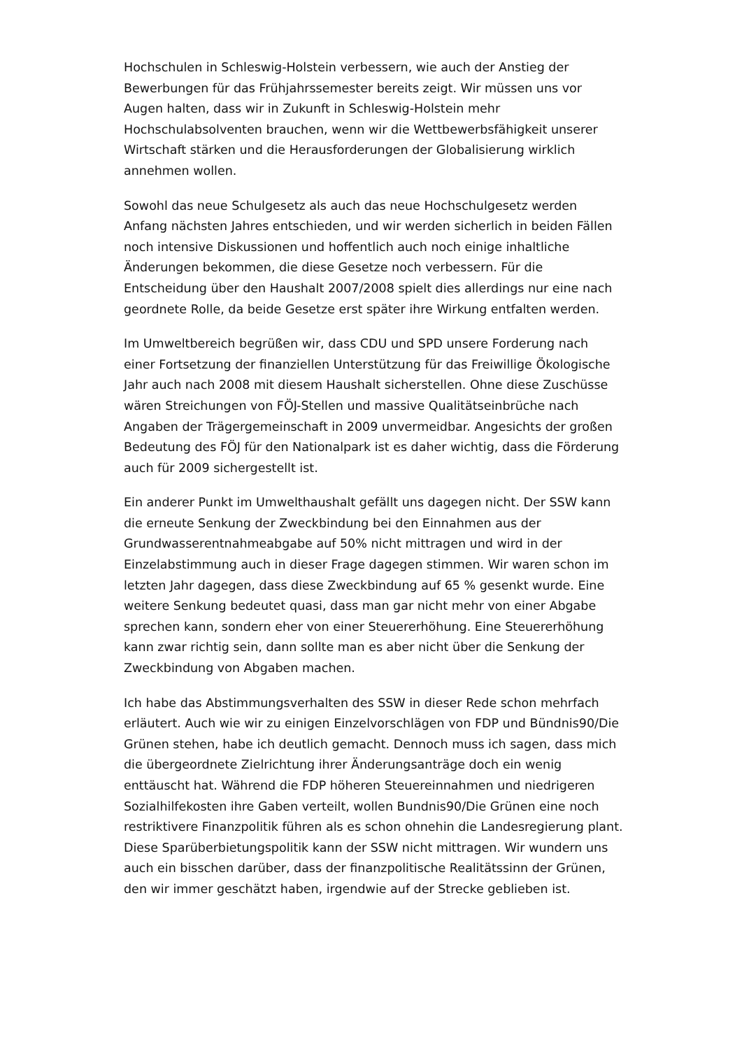Hochschulen in Schleswig-Holstein verbessern, wie auch der Anstieg der Bewerbungen für das Frühjahrssemester bereits zeigt. Wir müssen uns vor Augen halten, dass wir in Zukunft in Schleswig-Holstein mehr Hochschulabsolventen brauchen, wenn wir die Wettbewerbsfähigkeit unserer Wirtschaft stärken und die Herausforderungen der Globalisierung wirklich annehmen wollen.
Sowohl das neue Schulgesetz als auch das neue Hochschulgesetz werden Anfang nächsten Jahres entschieden, und wir werden sicherlich in beiden Fällen noch intensive Diskussionen und hoffentlich auch noch einige inhaltliche Änderungen bekommen, die diese Gesetze noch verbessern. Für die Entscheidung über den Haushalt 2007/2008 spielt dies allerdings nur eine nach geordnete Rolle, da beide Gesetze erst später ihre Wirkung entfalten werden.
Im Umweltbereich begrüßen wir, dass CDU und SPD unsere Forderung nach einer Fortsetzung der finanziellen Unterstützung für das Freiwillige Ökologische Jahr auch nach 2008 mit diesem Haushalt sicherstellen. Ohne diese Zuschüsse wären Streichungen von FÖJ-Stellen und massive Qualitätseinbrüche nach Angaben der Trägergemeinschaft in 2009 unvermeidbar. Angesichts der großen Bedeutung des FÖJ für den Nationalpark ist es daher wichtig, dass die Förderung auch für 2009 sichergestellt ist.
Ein anderer Punkt im Umwelthaushalt gefällt uns dagegen nicht. Der SSW kann die erneute Senkung der Zweckbindung bei den Einnahmen aus der Grundwasserentnahmeabgabe auf 50% nicht mittragen und wird in der Einzelabstimmung auch in dieser Frage dagegen stimmen. Wir waren schon im letzten Jahr dagegen, dass diese Zweckbindung auf 65 % gesenkt wurde. Eine weitere Senkung bedeutet quasi, dass man gar nicht mehr von einer Abgabe sprechen kann, sondern eher von einer Steuererhöhung. Eine Steuererhöhung kann zwar richtig sein, dann sollte man es aber nicht über die Senkung der Zweckbindung von Abgaben machen.
Ich habe das Abstimmungsverhalten des SSW in dieser Rede schon mehrfach erläutert. Auch wie wir zu einigen Einzelvorschlägen von FDP und Bündnis90/Die Grünen stehen, habe ich deutlich gemacht. Dennoch muss ich sagen, dass mich die übergeordnete Zielrichtung ihrer Änderungsanträge doch ein wenig enttäuscht hat. Während die FDP höheren Steuereinnahmen und niedrigeren Sozialhilfekosten ihre Gaben verteilt, wollen Bundnis90/Die Grünen eine noch restriktivere Finanzpolitik führen als es schon ohnehin die Landesregierung plant. Diese Sparüberbietungspolitik kann der SSW nicht mittragen. Wir wundern uns auch ein bisschen darüber, dass der finanzpolitische Realitätssinn der Grünen, den wir immer geschätzt haben, irgendwie auf der Strecke geblieben ist.